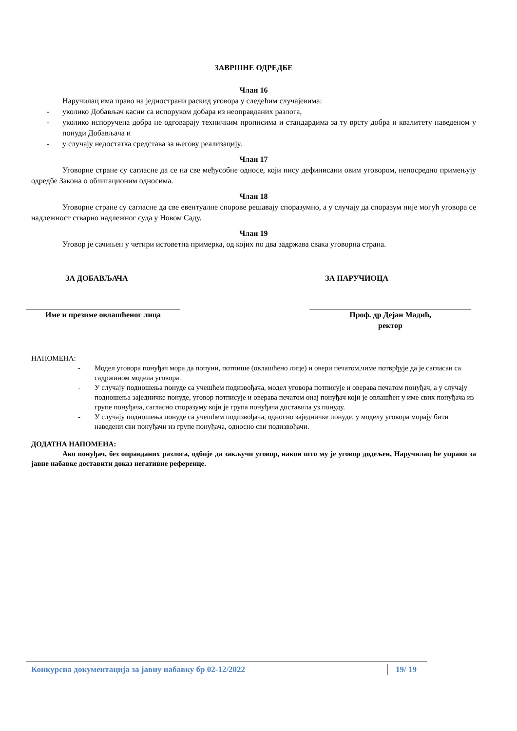ЗАВРШНЕ ОДРЕДБЕ
Члан 16
Наручилац има право на једнострани раскид уговора у следећим случајевима:
- уколико Добављач касни са испоруком добара из неоправданих разлога,
- уколико испоручена добра не одговарају техничким прописима и стандардима за ту врсту добра и квалитету наведеном у понуди Добављача и
- у случају недостатка средстава за његову реализацију.
Члан 17
Уговорне стране су сагласне да се на све међусобне односе, који нису дефинисани овим уговором, непосредно примењују одредбе Закона о облигационим односима.
Члан 18
Уговорне стране су сагласне да све евентуалне спорове решавају споразумно, а у случају да споразум није могућ уговора се надлежност стварно надлежног суда у Новом Саду.
Члан 19
Уговор је сачињен у четири истоветна примерка, од којих по два задржава свака уговорна страна.
ЗА ДОБАВЉАЧА ЗА НАРУЧИОЦА
Име и презиме овлашћеног лица Проф. др Дејан Мадић,
ректор
НАПОМЕНА:
- Модел уговора понуђач мора да попуни, потпише (овлашћено лице) и овери печатом,чиме потврђује да је сагласан са садржином модела уговора.
- У случају подношења понуде са учешћем подизвођача, модел уговора потписује и оверава печатом понуђач, а у случају подношења заједничке понуде, уговор потписује и оверава печатом онај понуђач који је овлашћен у име свих понуђача из групе понуђача, сагласно споразуму који је група понуђача доставила уз понуду.
- У случају подношења понуде са учешћем подизвођача, односно заједничке понуде, у моделу уговора морају бити наведени сви понуђачи из групе понуђача, односно сви подизвођачи.
ДОДАТНА НАПОМЕНА:
Ако понуђач, без оправданих разлога, одбије да закључи уговор, након што му је уговор додељен, Наручилац ће управи за јавне набавке доставити доказ негативне референце.
Конкурсна документација за јавну набавку бр 02-12/2022 19/ 19